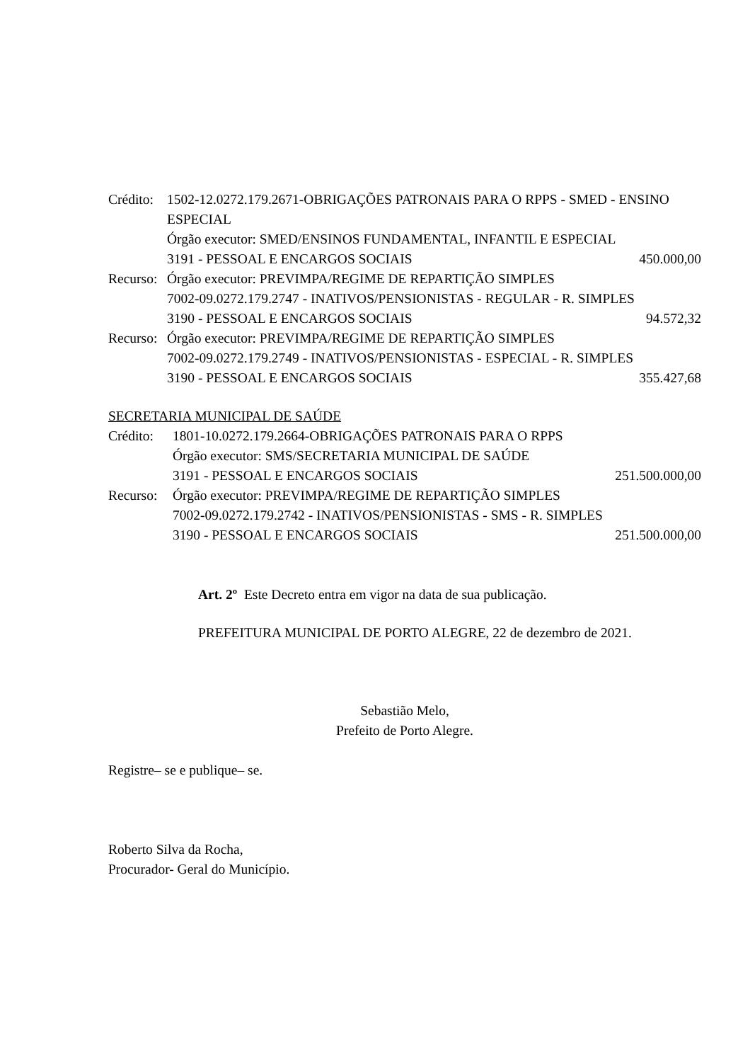Crédito:
1502-12.0272.179.2671-OBRIGAÇÕES PATRONAIS PARA O RPPS - SMED - ENSINO ESPECIAL
Órgão executor: SMED/ENSINOS FUNDAMENTAL, INFANTIL E ESPECIAL
3191 - PESSOAL E ENCARGOS SOCIAIS 450.000,00
Recurso:
Órgão executor: PREVIMPA/REGIME DE REPARTIÇÃO SIMPLES
7002-09.0272.179.2747 - INATIVOS/PENSIONISTAS - REGULAR - R. SIMPLES
3190 - PESSOAL E ENCARGOS SOCIAIS 94.572,32
Recurso:
Órgão executor: PREVIMPA/REGIME DE REPARTIÇÃO SIMPLES
7002-09.0272.179.2749 - INATIVOS/PENSIONISTAS - ESPECIAL - R. SIMPLES
3190 - PESSOAL E ENCARGOS SOCIAIS 355.427,68
SECRETARIA MUNICIPAL DE SAÚDE
Crédito:
1801-10.0272.179.2664-OBRIGAÇÕES PATRONAIS PARA O RPPS
Órgão executor: SMS/SECRETARIA MUNICIPAL DE SAÚDE
3191 - PESSOAL E ENCARGOS SOCIAIS 251.500.000,00
Recurso:
Órgão executor: PREVIMPA/REGIME DE REPARTIÇÃO SIMPLES
7002-09.0272.179.2742 - INATIVOS/PENSIONISTAS - SMS - R. SIMPLES
3190 - PESSOAL E ENCARGOS SOCIAIS 251.500.000,00
Art. 2º Este Decreto entra em vigor na data de sua publicação.
PREFEITURA MUNICIPAL DE PORTO ALEGRE, 22 de dezembro de 2021.
Sebastião Melo,
Prefeito de Porto Alegre.
Registre– se e publique– se.
Roberto Silva da Rocha,
Procurador- Geral do Município.